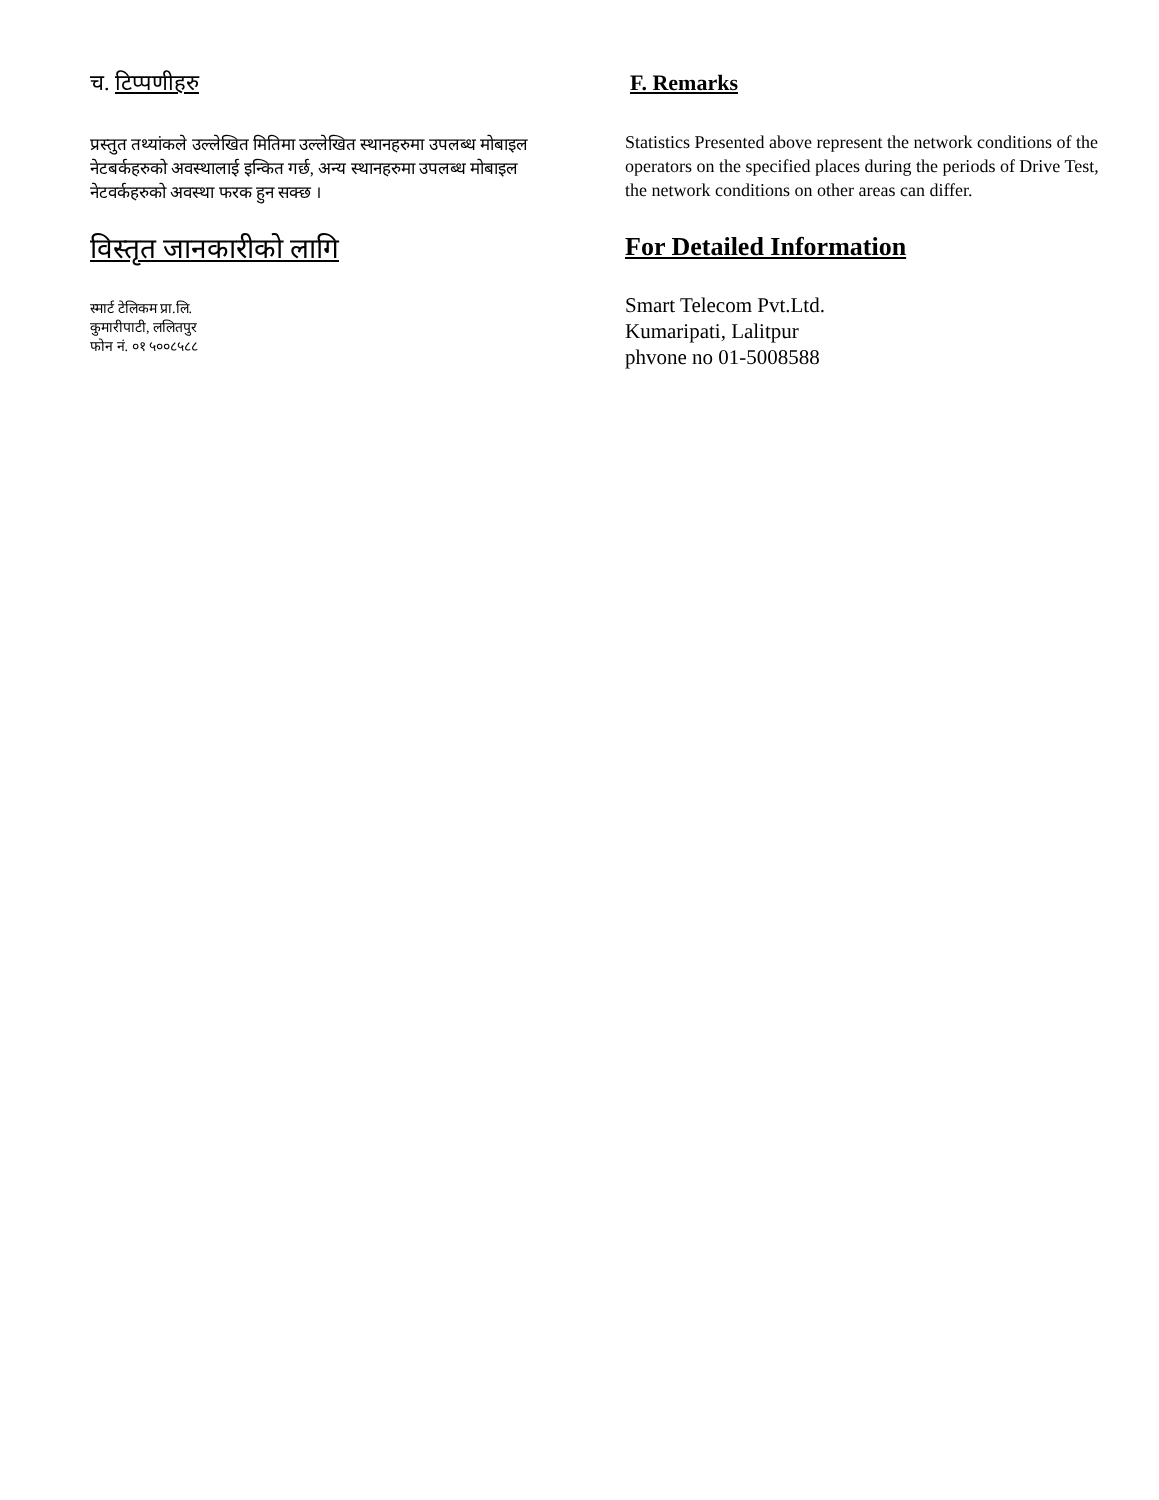च. टिप्पणीहरु
प्रस्तुत तथ्यांकले उल्लेखित मितिमा उल्लेखित स्थानहरुमा उपलब्ध मोबाइल नेटबर्कहरुको अवस्थालाई इन्कित गर्छ, अन्य स्थानहरुमा उपलब्ध मोबाइल नेटवर्कहरुको अवस्था फरक हुन सक्छ ।
विस्तृत जानकारीको लागि
स्मार्ट टेलिकम प्रा.लि.
कुमारीपाटी, ललितपुर
फोन नं. ०१ ५००८५८८
F. Remarks
Statistics Presented above represent the network conditions of the operators on the specified places during the periods of Drive Test, the network conditions on other areas can differ.
For Detailed Information
Smart Telecom Pvt.Ltd.
Kumaripati, Lalitpur
phvone no 01-5008588